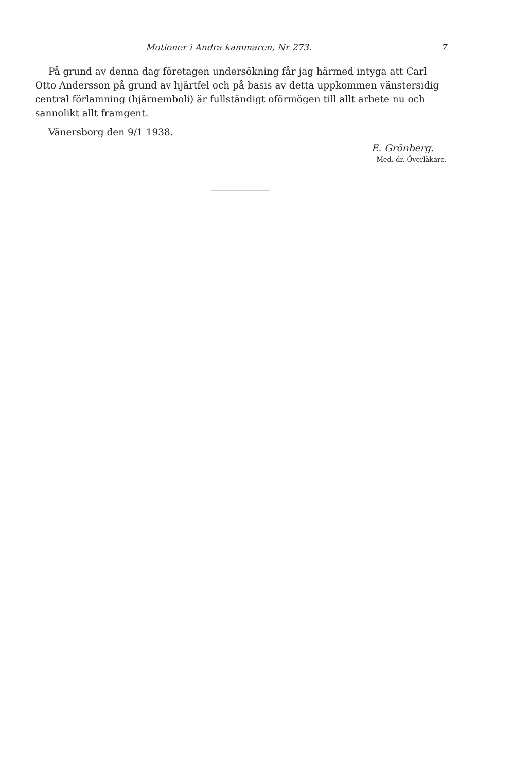Motioner i Andra kammaren, Nr 273. 7
På grund av denna dag företagen undersökning får jag härmed intyga att Carl Otto Andersson på grund av hjärtfel och på basis av detta uppkommen vänstersidig central förlamning (hjärnemboli) är fullständigt oförmögen till allt arbete nu och sannolikt allt framgent.
Vänersborg den 9/1 1938.
E. Grönberg.
Med. dr. Överläkare.